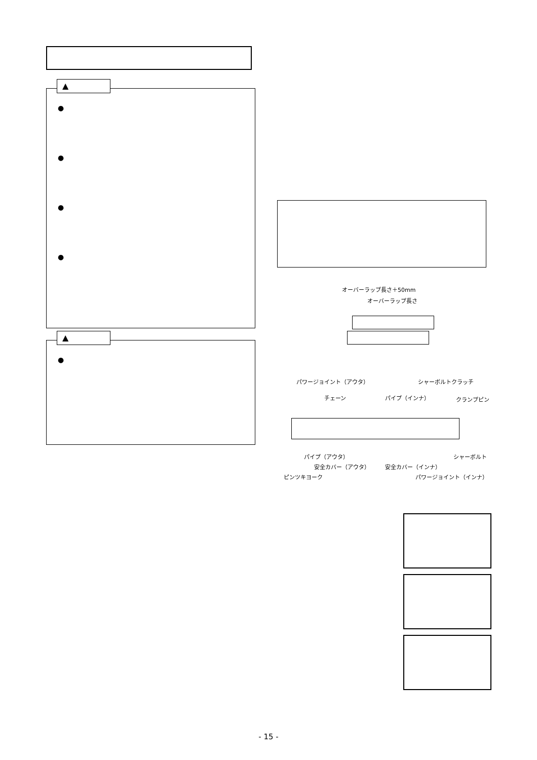▲
●
●
●
●
▲
●
オーバーラップ長さ＋50mm
オーバーラップ長さ
パワージョイント（アウタ） シャーボルトクラッチ
チェーン パイプ（インナ） クランプピン
パイプ（アウタ） シャーボルト
安全カバー（アウタ） 安全カバー（インナ）
ピンツキヨーク パワージョイント（インナ）
- 15 -